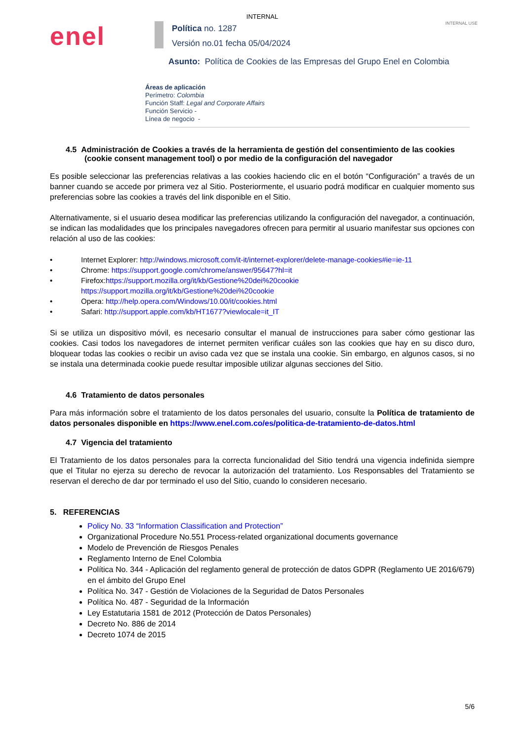INTERNAL
INTERNAL USE
enel
Política no. 1287
Versión no.01 fecha 05/04/2024
Asunto: Política de Cookies de las Empresas del Grupo Enel en Colombia
Áreas de aplicación
Perímetro: Colombia
Función Staff: Legal and Corporate Affairs
Función Servicio -
Línea de negocio -
4.5 Administración de Cookies a través de la herramienta de gestión del consentimiento de las cookies (cookie consent management tool) o por medio de la configuración del navegador
Es posible seleccionar las preferencias relativas a las cookies haciendo clic en el botón “Configuración” a través de un banner cuando se accede por primera vez al Sitio. Posteriormente, el usuario podrá modificar en cualquier momento sus preferencias sobre las cookies a través del link disponible en el Sitio.
Alternativamente, si el usuario desea modificar las preferencias utilizando la configuración del navegador, a continuación, se indican las modalidades que los principales navegadores ofrecen para permitir al usuario manifestar sus opciones con relación al uso de las cookies:
• Internet Explorer: http://windows.microsoft.com/it-it/internet-explorer/delete-manage-cookies#ie=ie-11
• Chrome: https://support.google.com/chrome/answer/95647?hl=it
• Firefox:https://support.mozilla.org/it/kb/Gestione%20dei%20cookie
https://support.mozilla.org/it/kb/Gestione%20dei%20cookie
• Opera: http://help.opera.com/Windows/10.00/it/cookies.html
• Safari: http://support.apple.com/kb/HT1677?viewlocale=it_IT
Si se utiliza un dispositivo móvil, es necesario consultar el manual de instrucciones para saber cómo gestionar las cookies. Casi todos los navegadores de internet permiten verificar cuáles son las cookies que hay en su disco duro, bloquear todas las cookies o recibir un aviso cada vez que se instala una cookie. Sin embargo, en algunos casos, si no se instala una determinada cookie puede resultar imposible utilizar algunas secciones del Sitio.
4.6 Tratamiento de datos personales
Para más información sobre el tratamiento de los datos personales del usuario, consulte la Política de tratamiento de datos personales disponible en https://www.enel.com.co/es/politica-de-tratamiento-de-datos.html
4.7 Vigencia del tratamiento
El Tratamiento de los datos personales para la correcta funcionalidad del Sitio tendrá una vigencia indefinida siempre que el Titular no ejerza su derecho de revocar la autorización del tratamiento. Los Responsables del Tratamiento se reservan el derecho de dar por terminado el uso del Sitio, cuando lo consideren necesario.
5. REFERENCIAS
Policy No. 33 “Information Classification and Protection”
Organizational Procedure No.551 Process-related organizational documents governance
Modelo de Prevención de Riesgos Penales
Reglamento Interno de Enel Colombia
Política No. 344 - Aplicación del reglamento general de protección de datos GDPR (Reglamento UE 2016/679) en el ámbito del Grupo Enel
Política No. 347 - Gestión de Violaciones de la Seguridad de Datos Personales
Política No. 487 - Seguridad de la Información
Ley Estatutaria 1581 de 2012 (Protección de Datos Personales)
Decreto No. 886 de 2014
Decreto 1074 de 2015
5/6